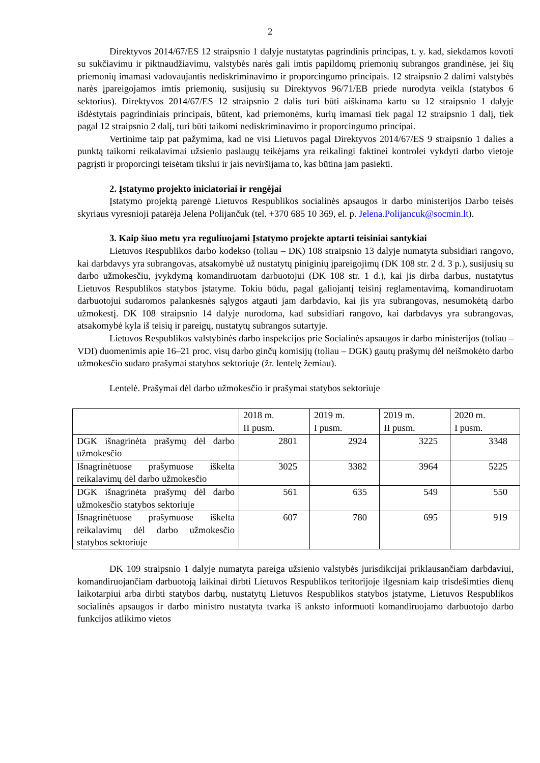2
Direktyvos 2014/67/ES 12 straipsnio 1 dalyje nustatytas pagrindinis principas, t. y. kad, siekdamos kovoti su sukčiavimu ir piktnaudžiavimu, valstybės narės gali imtis papildomų priemonių subrangos grandinėse, jei šių priemonių imamasi vadovaujantis nediskriminavimo ir proporcingumo principais. 12 straipsnio 2 dalimi valstybės narės įpareigojamos imtis priemonių, susijusių su Direktyvos 96/71/EB priede nurodyta veikla (statybos 6 sektorius). Direktyvos 2014/67/ES 12 straipsnio 2 dalis turi būti aiškinama kartu su 12 straipsnio 1 dalyje išdėstytais pagrindiniais principais, būtent, kad priemonėms, kurių imamasi tiek pagal 12 straipsnio 1 dalį, tiek pagal 12 straipsnio 2 dalį, turi būti taikomi nediskriminavimo ir proporcingumo principai.
Vertinime taip pat pažymima, kad ne visi Lietuvos pagal Direktyvos 2014/67/ES 9 straipsnio 1 dalies a punktą taikomi reikalavimai užsienio paslaugų teikėjams yra reikalingi faktinei kontrolei vykdyti darbo vietoje pagrįsti ir proporcingi teisėtam tikslui ir jais neviršijama to, kas būtina jam pasiekti.
2. Įstatymo projekto iniciatoriai ir rengėjai
Įstatymo projektą parengė Lietuvos Respublikos socialinės apsaugos ir darbo ministerijos Darbo teisės skyriaus vyresnioji patarėja Jelena Polijančuk (tel. +370 685 10 369, el. p. Jelena.Polijancuk@socmin.lt).
3. Kaip šiuo metu yra reguliuojami Įstatymo projekte aptarti teisiniai santykiai
Lietuvos Respublikos darbo kodekso (toliau – DK) 108 straipsnio 13 dalyje numatyta subsidiari rangovo, kai darbdavys yra subrangovas, atsakomybė už nustatytų piniginių įpareigojimų (DK 108 str. 2 d. 3 p.), susijusių su darbo užmokesčiu, įvykdymą komandiruotam darbuotojui (DK 108 str. 1 d.), kai jis dirba darbus, nustatytus Lietuvos Respublikos statybos įstatyme. Tokiu būdu, pagal galiojantį teisinį reglamentavimą, komandiruotam darbuotojui sudaromos palankesnės sąlygos atgauti jam darbdavio, kai jis yra subrangovas, nesumokėtą darbo užmokestį. DK 108 straipsnio 14 dalyje nurodoma, kad subsidiari rangovo, kai darbdavys yra subrangovas, atsakomybė kyla iš teisių ir pareigų, nustatytų subrangos sutartyje.
Lietuvos Respublikos valstybinės darbo inspekcijos prie Socialinės apsaugos ir darbo ministerijos (toliau – VDI) duomenimis apie 16–21 proc. visų darbo ginčų komisijų (toliau – DGK) gautų prašymų dėl neišmokėto darbo užmokesčio sudaro prašymai statybos sektoriuje (žr. lentelę žemiau).
Lentelė. Prašymai dėl darbo užmokesčio ir prašymai statybos sektoriuje
| | 2018 m. II pusm. | 2019 m. I pusm. | 2019 m. II pusm. | 2020 m. I pusm. |
| DGK išnagrinėta prašymų dėl darbo užmokesčio | 2801 | 2924 | 3225 | 3348 |
| Išnagrinėtuose prašymuose iškelta reikalavimų dėl darbo užmokesčio | 3025 | 3382 | 3964 | 5225 |
| DGK išnagrinėta prašymų dėl darbo užmokesčio statybos sektoriuje | 561 | 635 | 549 | 550 |
| Išnagrinėtuose prašymuose iškelta reikalavimų dėl darbo užmokesčio statybos sektoriuje | 607 | 780 | 695 | 919 |
DK 109 straipsnio 1 dalyje numatyta pareiga užsienio valstybės jurisdikcijai priklausančiam darbdaviui, komandiruojančiam darbuotoją laikinai dirbti Lietuvos Respublikos teritorijoje ilgesniam kaip trisdešimties dienų laikotarpiui arba dirbti statybos darbų, nustatytų Lietuvos Respublikos statybos įstatyme, Lietuvos Respublikos socialinės apsaugos ir darbo ministro nustatyta tvarka iš anksto informuoti komandiruojamo darbuotojo darbo funkcijos atlikimo vietos